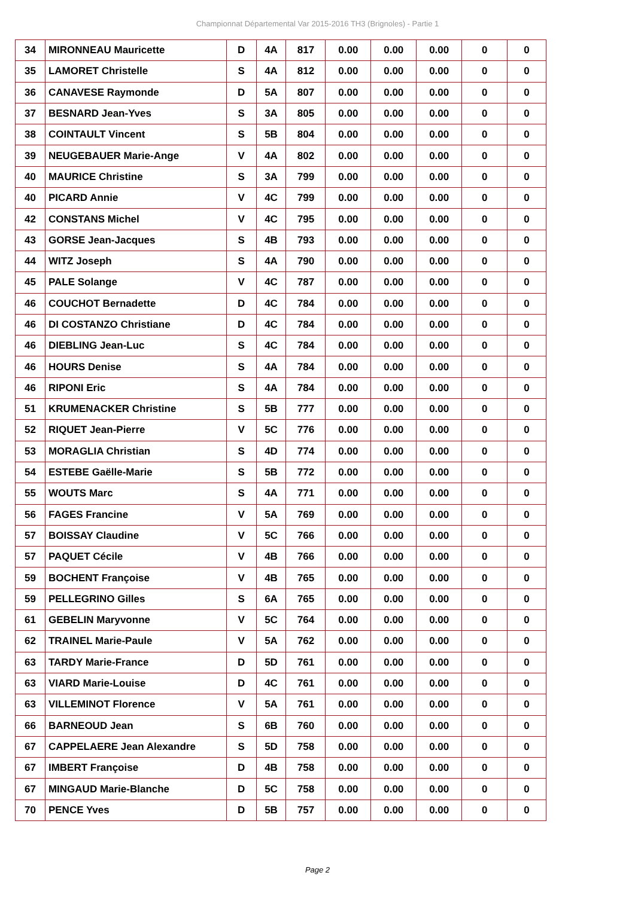Championnat Départemental Var 2015-2016 TH3 (Brignoles) - Partie 1
| 34 | MIRONNEAU Mauricette | D | 4A | 817 | 0.00 | 0.00 | 0.00 | 0 | 0 |
| 35 | LAMORET Christelle | S | 4A | 812 | 0.00 | 0.00 | 0.00 | 0 | 0 |
| 36 | CANAVESE Raymonde | D | 5A | 807 | 0.00 | 0.00 | 0.00 | 0 | 0 |
| 37 | BESNARD Jean-Yves | S | 3A | 805 | 0.00 | 0.00 | 0.00 | 0 | 0 |
| 38 | COINTAULT Vincent | S | 5B | 804 | 0.00 | 0.00 | 0.00 | 0 | 0 |
| 39 | NEUGEBAUER Marie-Ange | V | 4A | 802 | 0.00 | 0.00 | 0.00 | 0 | 0 |
| 40 | MAURICE Christine | S | 3A | 799 | 0.00 | 0.00 | 0.00 | 0 | 0 |
| 40 | PICARD Annie | V | 4C | 799 | 0.00 | 0.00 | 0.00 | 0 | 0 |
| 42 | CONSTANS Michel | V | 4C | 795 | 0.00 | 0.00 | 0.00 | 0 | 0 |
| 43 | GORSE Jean-Jacques | S | 4B | 793 | 0.00 | 0.00 | 0.00 | 0 | 0 |
| 44 | WITZ Joseph | S | 4A | 790 | 0.00 | 0.00 | 0.00 | 0 | 0 |
| 45 | PALE Solange | V | 4C | 787 | 0.00 | 0.00 | 0.00 | 0 | 0 |
| 46 | COUCHOT Bernadette | D | 4C | 784 | 0.00 | 0.00 | 0.00 | 0 | 0 |
| 46 | DI COSTANZO Christiane | D | 4C | 784 | 0.00 | 0.00 | 0.00 | 0 | 0 |
| 46 | DIEBLING Jean-Luc | S | 4C | 784 | 0.00 | 0.00 | 0.00 | 0 | 0 |
| 46 | HOURS Denise | S | 4A | 784 | 0.00 | 0.00 | 0.00 | 0 | 0 |
| 46 | RIPONI Eric | S | 4A | 784 | 0.00 | 0.00 | 0.00 | 0 | 0 |
| 51 | KRUMENACKER Christine | S | 5B | 777 | 0.00 | 0.00 | 0.00 | 0 | 0 |
| 52 | RIQUET Jean-Pierre | V | 5C | 776 | 0.00 | 0.00 | 0.00 | 0 | 0 |
| 53 | MORAGLIA Christian | S | 4D | 774 | 0.00 | 0.00 | 0.00 | 0 | 0 |
| 54 | ESTEBE Gaëlle-Marie | S | 5B | 772 | 0.00 | 0.00 | 0.00 | 0 | 0 |
| 55 | WOUTS Marc | S | 4A | 771 | 0.00 | 0.00 | 0.00 | 0 | 0 |
| 56 | FAGES Francine | V | 5A | 769 | 0.00 | 0.00 | 0.00 | 0 | 0 |
| 57 | BOISSAY Claudine | V | 5C | 766 | 0.00 | 0.00 | 0.00 | 0 | 0 |
| 57 | PAQUET Cécile | V | 4B | 766 | 0.00 | 0.00 | 0.00 | 0 | 0 |
| 59 | BOCHENT Françoise | V | 4B | 765 | 0.00 | 0.00 | 0.00 | 0 | 0 |
| 59 | PELLEGRINO Gilles | S | 6A | 765 | 0.00 | 0.00 | 0.00 | 0 | 0 |
| 61 | GEBELIN Maryvonne | V | 5C | 764 | 0.00 | 0.00 | 0.00 | 0 | 0 |
| 62 | TRAINEL Marie-Paule | V | 5A | 762 | 0.00 | 0.00 | 0.00 | 0 | 0 |
| 63 | TARDY Marie-France | D | 5D | 761 | 0.00 | 0.00 | 0.00 | 0 | 0 |
| 63 | VIARD Marie-Louise | D | 4C | 761 | 0.00 | 0.00 | 0.00 | 0 | 0 |
| 63 | VILLEMINOT Florence | V | 5A | 761 | 0.00 | 0.00 | 0.00 | 0 | 0 |
| 66 | BARNEOUD Jean | S | 6B | 760 | 0.00 | 0.00 | 0.00 | 0 | 0 |
| 67 | CAPPELAERE Jean Alexandre | S | 5D | 758 | 0.00 | 0.00 | 0.00 | 0 | 0 |
| 67 | IMBERT Françoise | D | 4B | 758 | 0.00 | 0.00 | 0.00 | 0 | 0 |
| 67 | MINGAUD Marie-Blanche | D | 5C | 758 | 0.00 | 0.00 | 0.00 | 0 | 0 |
| 70 | PENCE Yves | D | 5B | 757 | 0.00 | 0.00 | 0.00 | 0 | 0 |
Page 2